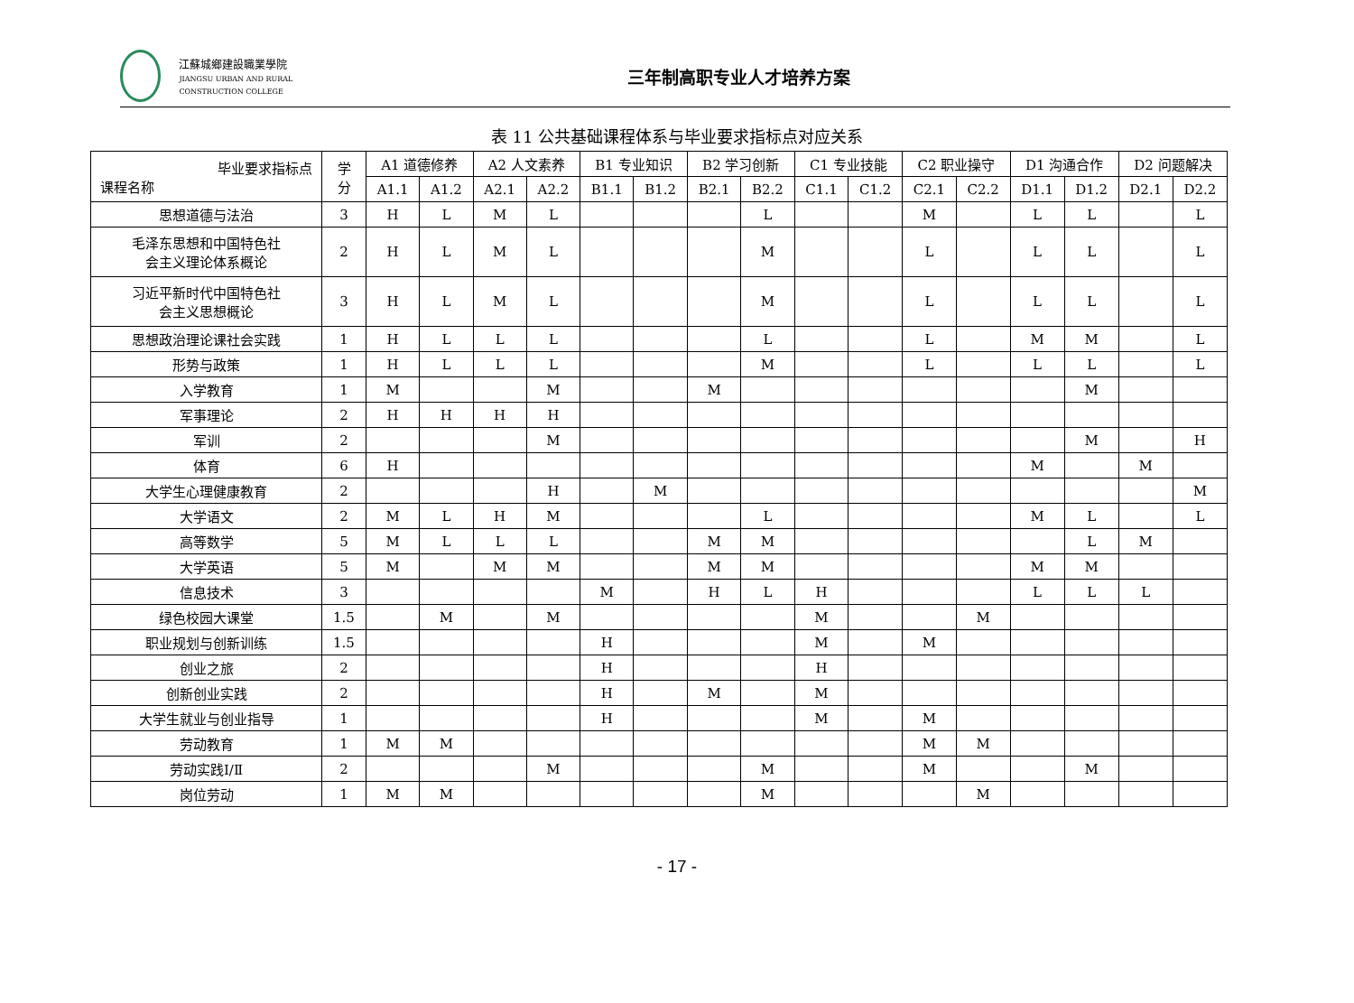江蘇城鄉建設職業學院
JIANGSU URBAN AND RURAL CONSTRUCTION COLLEGE
三年制高职专业人才培养方案
表 11 公共基础课程体系与毕业要求指标点对应关系
| 毕业要求指标点 课程名称 | 学 分 | A1 道德修养 | | A2 人文素养 | | B1 专业知识 | | B2 学习创新 | | C1 专业技能 | | C2 职业操守 | | D1 沟通合作 | | D2 问题解决 | |
| --- | --- | --- | --- | --- | --- | --- | --- | --- | --- | --- | --- | --- | --- | --- | --- | --- | --- |
| | | A1.1 | A1.2 | A2.1 | A2.2 | B1.1 | B1.2 | B2.1 | B2.2 | C1.1 | C1.2 | C2.1 | C2.2 | D1.1 | D1.2 | D2.1 | D2.2 |
| 思想道德与法治 | 3 | H | L | M | L | | | | L | | | M | | L | L | | L |
| 毛泽东思想和中国特色社 会主义理论体系概论 | 2 | H | L | M | L | | | | M | | | L | | L | L | | L |
| 习近平新时代中国特色社 会主义思想概论 | 3 | H | L | M | L | | | | M | | | L | | L | L | | L |
| 思想政治理论课社会实践 | 1 | H | L | L | L | | | | L | | | L | | M | M | | L |
| 形势与政策 | 1 | H | L | L | L | | | | M | | | L | | L | L | | L |
| 入学教育 | 1 | M | | | M | | | M | | | | | | | M | | |
| 军事理论 | 2 | H | H | H | H | | | | | | | | | | | | |
| 军训 | 2 | | | | M | | | | | | | | | | M | | H |
| 体育 | 6 | H | | | | | | | | | | | | M | | M | |
| 大学生心理健康教育 | 2 | | | | H | | M | | | | | | | | | | M |
| 大学语文 | 2 | M | L | H | M | | | | L | | | | | M | L | | L |
| 高等数学 | 5 | M | L | L | L | | | M | M | | | | | | L | M | |
| 大学英语 | 5 | M | | M | M | | | M | M | | | | | M | M | | |
| 信息技术 | 3 | | | | | M | | H | L | H | | | | L | L | L | |
| 绿色校园大课堂 | 1.5 | | M | | M | | | | | M | | | M | | | | |
| 职业规划与创新训练 | 1.5 | | | | | H | | | | M | | M | | | | | |
| 创业之旅 | 2 | | | | | H | | | | H | | | | | | | |
| 创新创业实践 | 2 | | | | | H | | M | | M | | | | | | | |
| 大学生就业与创业指导 | 1 | | | | | H | | | | M | | M | | | | | |
| 劳动教育 | 1 | M | M | | | | | | | | | M | M | | | | |
| 劳动实践Ⅰ/Ⅱ | 2 | | | | M | | | | M | | | M | | | M | | |
| 岗位劳动 | 1 | M | M | | | | | | M | | | | M | | | | |
- 17 -